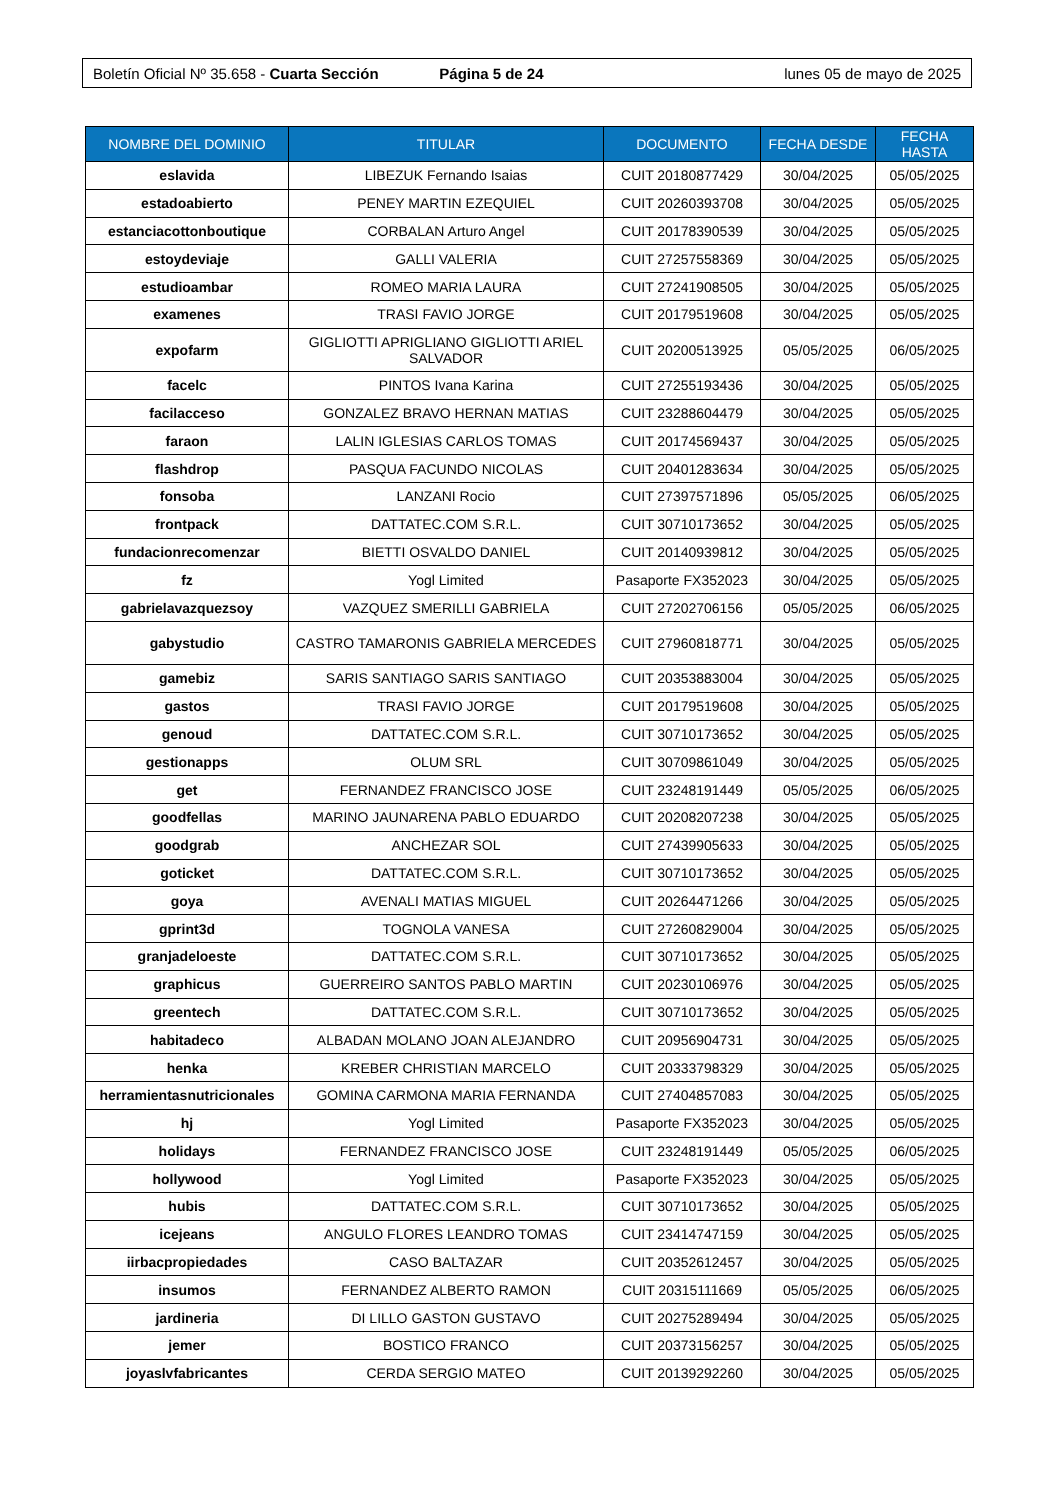Boletín Oficial Nº 35.658 - Cuarta Sección Página 5 de 24 lunes 05 de mayo de 2025
| NOMBRE DEL DOMINIO | TITULAR | DOCUMENTO | FECHA DESDE | FECHA HASTA |
| --- | --- | --- | --- | --- |
| eslavida | LIBEZUK Fernando Isaias | CUIT 20180877429 | 30/04/2025 | 05/05/2025 |
| estadoabierto | PENEY MARTIN EZEQUIEL | CUIT 20260393708 | 30/04/2025 | 05/05/2025 |
| estanciacottonboutique | CORBALAN Arturo Angel | CUIT 20178390539 | 30/04/2025 | 05/05/2025 |
| estoydeviaje | GALLI VALERIA | CUIT 27257558369 | 30/04/2025 | 05/05/2025 |
| estudioambar | ROMEO MARIA LAURA | CUIT 27241908505 | 30/04/2025 | 05/05/2025 |
| examenes | TRASI FAVIO JORGE | CUIT 20179519608 | 30/04/2025 | 05/05/2025 |
| expofarm | GIGLIOTTI APRIGLIANO GIGLIOTTI ARIEL SALVADOR | CUIT 20200513925 | 05/05/2025 | 06/05/2025 |
| facelc | PINTOS Ivana Karina | CUIT 27255193436 | 30/04/2025 | 05/05/2025 |
| facilacceso | GONZALEZ BRAVO HERNAN MATIAS | CUIT 23288604479 | 30/04/2025 | 05/05/2025 |
| faraon | LALIN IGLESIAS CARLOS TOMAS | CUIT 20174569437 | 30/04/2025 | 05/05/2025 |
| flashdrop | PASQUA FACUNDO NICOLAS | CUIT 20401283634 | 30/04/2025 | 05/05/2025 |
| fonsoba | LANZANI Rocio | CUIT 27397571896 | 05/05/2025 | 06/05/2025 |
| frontpack | DATTATEC.COM S.R.L. | CUIT 30710173652 | 30/04/2025 | 05/05/2025 |
| fundacionrecomenzar | BIETTI OSVALDO DANIEL | CUIT 20140939812 | 30/04/2025 | 05/05/2025 |
| fz | Yogl Limited | Pasaporte FX352023 | 30/04/2025 | 05/05/2025 |
| gabrielavazquezsoy | VAZQUEZ SMERILLI GABRIELA | CUIT 27202706156 | 05/05/2025 | 06/05/2025 |
| gabystudio | CASTRO TAMARONIS GABRIELA MERCEDES | CUIT 27960818771 | 30/04/2025 | 05/05/2025 |
| gamebiz | SARIS SANTIAGO SARIS SANTIAGO | CUIT 20353883004 | 30/04/2025 | 05/05/2025 |
| gastos | TRASI FAVIO JORGE | CUIT 20179519608 | 30/04/2025 | 05/05/2025 |
| genoud | DATTATEC.COM S.R.L. | CUIT 30710173652 | 30/04/2025 | 05/05/2025 |
| gestionapps | OLUM SRL | CUIT 30709861049 | 30/04/2025 | 05/05/2025 |
| get | FERNANDEZ FRANCISCO JOSE | CUIT 23248191449 | 05/05/2025 | 06/05/2025 |
| goodfellas | MARINO JAUNARENA PABLO EDUARDO | CUIT 20208207238 | 30/04/2025 | 05/05/2025 |
| goodgrab | ANCHEZAR SOL | CUIT 27439905633 | 30/04/2025 | 05/05/2025 |
| goticket | DATTATEC.COM S.R.L. | CUIT 30710173652 | 30/04/2025 | 05/05/2025 |
| goya | AVENALI MATIAS MIGUEL | CUIT 20264471266 | 30/04/2025 | 05/05/2025 |
| gprint3d | TOGNOLA VANESA | CUIT 27260829004 | 30/04/2025 | 05/05/2025 |
| granjadeloeste | DATTATEC.COM S.R.L. | CUIT 30710173652 | 30/04/2025 | 05/05/2025 |
| graphicus | GUERREIRO SANTOS PABLO MARTIN | CUIT 20230106976 | 30/04/2025 | 05/05/2025 |
| greentech | DATTATEC.COM S.R.L. | CUIT 30710173652 | 30/04/2025 | 05/05/2025 |
| habitadeco | ALBADAN MOLANO JOAN ALEJANDRO | CUIT 20956904731 | 30/04/2025 | 05/05/2025 |
| henka | KREBER CHRISTIAN MARCELO | CUIT 20333798329 | 30/04/2025 | 05/05/2025 |
| herramientasnutricionales | GOMINA CARMONA MARIA FERNANDA | CUIT 27404857083 | 30/04/2025 | 05/05/2025 |
| hj | Yogl Limited | Pasaporte FX352023 | 30/04/2025 | 05/05/2025 |
| holidays | FERNANDEZ FRANCISCO JOSE | CUIT 23248191449 | 05/05/2025 | 06/05/2025 |
| hollywood | Yogl Limited | Pasaporte FX352023 | 30/04/2025 | 05/05/2025 |
| hubis | DATTATEC.COM S.R.L. | CUIT 30710173652 | 30/04/2025 | 05/05/2025 |
| icejeans | ANGULO FLORES LEANDRO TOMAS | CUIT 23414747159 | 30/04/2025 | 05/05/2025 |
| iirbacpropiedades | CASO BALTAZAR | CUIT 20352612457 | 30/04/2025 | 05/05/2025 |
| insumos | FERNANDEZ ALBERTO RAMON | CUIT 20315111669 | 05/05/2025 | 06/05/2025 |
| jardineria | DI LILLO GASTON GUSTAVO | CUIT 20275289494 | 30/04/2025 | 05/05/2025 |
| jemer | BOSTICO FRANCO | CUIT 20373156257 | 30/04/2025 | 05/05/2025 |
| joyaslvfabricantes | CERDA SERGIO MATEO | CUIT 20139292260 | 30/04/2025 | 05/05/2025 |